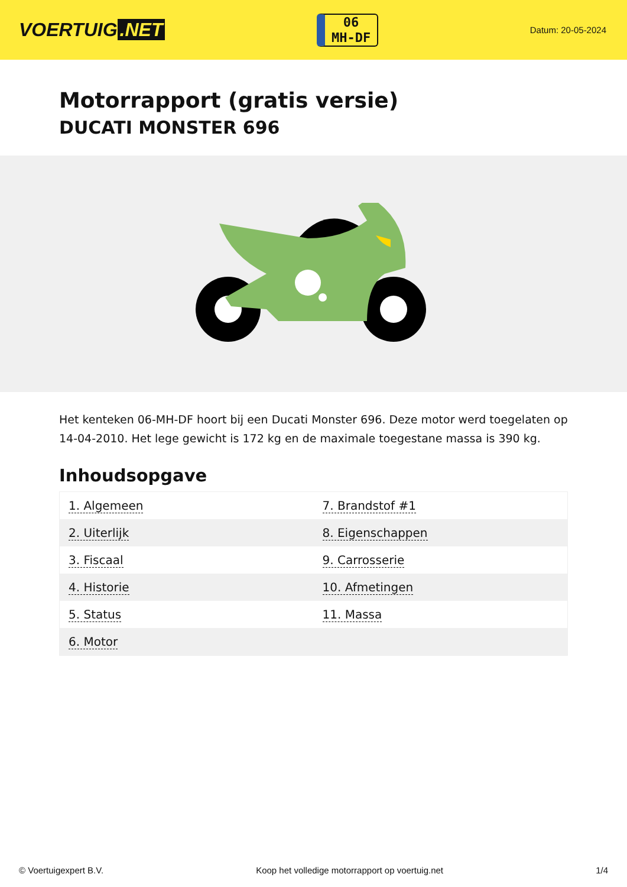VOERTUIG.NET
06
MH-DF
Datum: 20-05-2024
Motorrapport (gratis versie)
DUCATI MONSTER 696
Het kenteken 06-MH-DF hoort bij een Ducati Monster 696. Deze motor werd toegelaten op 14-04-2010. Het lege gewicht is 172 kg en de maximale toegestane massa is 390 kg.
Inhoudsopgave
| 1. Algemeen | 7. Brandstof #1 |
| 2. Uiterlijk | 8. Eigenschappen |
| 3. Fiscaal | 9. Carrosserie |
| 4. Historie | 10. Afmetingen |
| 5. Status | 11. Massa |
| 6. Motor | |
© Voertuigexpert B.V. Koop het volledige motorrapport op voertuig.net 1/4